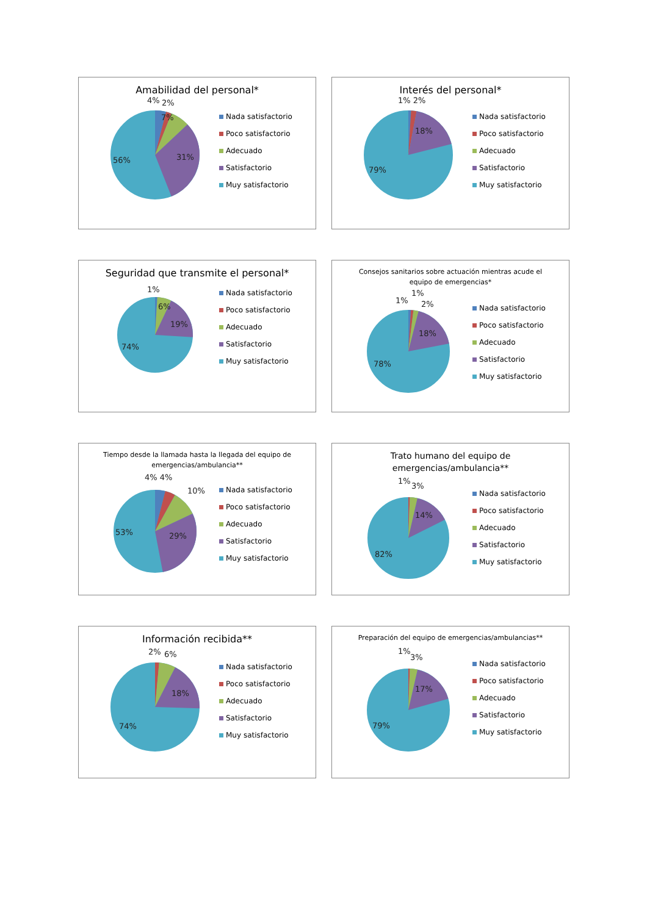Amabilidad del personal*
4%
2%
7%
31%
56%
Nada satisfactorio
Poco satisfactorio
Adecuado
Satisfactorio
Muy satisfactorio
Interés del personal*
1% 2%
18%
79%
Nada satisfactorio
Poco satisfactorio
Adecuado
Satisfactorio
Muy satisfactorio
Seguridad que transmite el personal*
1%
6%
19%
74%
Nada satisfactorio
Poco satisfactorio
Adecuado
Satisfactorio
Muy satisfactorio
Consejos sanitarios sobre actuación mientras acude el equipo de emergencias*
1%
1%
2%
18%
78%
Nada satisfactorio
Poco satisfactorio
Adecuado
Satisfactorio
Muy satisfactorio
Tiempo desde la llamada hasta la llegada del equipo de emergencias/ambulancia**
4% 4%
10%
29%
53%
Nada satisfactorio
Poco satisfactorio
Adecuado
Satisfactorio
Muy satisfactorio
Trato humano del equipo de emergencias/ambulancia**
1%
3%
14%
82%
Nada satisfactorio
Poco satisfactorio
Adecuado
Satisfactorio
Muy satisfactorio
Información recibida**
2%
6%
18%
74%
Nada satisfactorio
Poco satisfactorio
Adecuado
Satisfactorio
Muy satisfactorio
Preparación del equipo de emergencias/ambulancias**
1%
3%
17%
79%
Nada satisfactorio
Poco satisfactorio
Adecuado
Satisfactorio
Muy satisfactorio